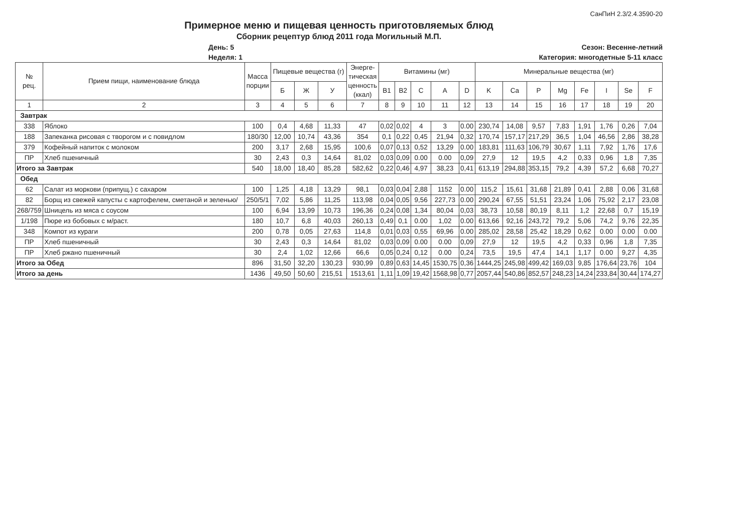СанПиН 2.3/2.4.3590-20
Примерное меню и пищевая ценность приготовляемых блюд
Сборник рецептур блюд 2011 года Могильный М.П.
День: 5
Неделя: 1
Сезон: Весенне-летний
Категория: многодетные 5-11 класс
| № рец. | Прием пищи, наименование блюда | Масса порции | Пищевые вещества (г) | | | Энерге- тическая ценность (ккал) | Витамины (мг) | | | | | Минеральные вещества (мг) | | | | | | | |
| --- | --- | --- | --- | --- | --- | --- | --- | --- | --- | --- | --- | --- | --- | --- | --- | --- | --- | --- | --- |
| | | | Б | Ж | У | | B1 | B2 | C | A | D | K | Ca | P | Mg | Fe | I | Se | F |
| 1 | 2 | 3 | 4 | 5 | 6 | 7 | 8 | 9 | 10 | 11 | 12 | 13 | 14 | 15 | 16 | 17 | 18 | 19 | 20 |
| Завтрак | | | | | | | | | | | | | | | | | | | |
| 338 | Яблоко | 100 | 0,4 | 4,68 | 11,33 | 47 | 0,02 | 0,02 | 4 | 3 | 0.00 | 230,74 | 14,08 | 9,57 | 7,83 | 1,91 | 1,76 | 0,26 | 7,04 |
| 188 | Запеканка рисовая с творогом и с повидлом | 180/30 | 12,00 | 10,74 | 43,36 | 354 | 0,1 | 0,22 | 0,45 | 21,94 | 0,32 | 170,74 | 157,17 | 217,29 | 36,5 | 1,04 | 46,56 | 2,86 | 38,28 |
| 379 | Кофейный напиток с молоком | 200 | 3,17 | 2,68 | 15,95 | 100,6 | 0,07 | 0,13 | 0,52 | 13,29 | 0.00 | 183,81 | 111,63 | 106,79 | 30,67 | 1,11 | 7,92 | 1,76 | 17,6 |
| ПР | Хлеб пшеничный | 30 | 2,43 | 0,3 | 14,64 | 81,02 | 0,03 | 0,09 | 0.00 | 0.00 | 0,09 | 27,9 | 12 | 19,5 | 4,2 | 0,33 | 0,96 | 1,8 | 7,35 |
| Итого за Завтрак | | 540 | 18,00 | 18,40 | 85,28 | 582,62 | 0,22 | 0,46 | 4,97 | 38,23 | 0,41 | 613,19 | 294,88 | 353,15 | 79,2 | 4,39 | 57,2 | 6,68 | 70,27 |
| Обед | | | | | | | | | | | | | | | | | | | |
| 62 | Салат из моркови (припущ.) с сахаром | 100 | 1,25 | 4,18 | 13,29 | 98,1 | 0,03 | 0,04 | 2,88 | 1152 | 0.00 | 115,2 | 15,61 | 31,68 | 21,89 | 0,41 | 2,88 | 0,06 | 31,68 |
| 82 | Борщ из свежей капусты с картофелем, сметаной и зеленью/ | 250/5/1 | 7,02 | 5,86 | 11,25 | 113,98 | 0,04 | 0,05 | 9,56 | 227,73 | 0.00 | 290,24 | 67,55 | 51,51 | 23,24 | 1,06 | 75,92 | 2,17 | 23,08 |
| 268/759 | Шницель из мяса с соусом | 100 | 6,94 | 13,99 | 10,73 | 196,36 | 0,24 | 0,08 | 1,34 | 80,04 | 0,03 | 38,73 | 10,58 | 80,19 | 8,11 | 1,2 | 22,68 | 0,7 | 15,19 |
| 1/198 | Пюре из бобовых с м/раст. | 180 | 10,7 | 6,8 | 40,03 | 260,13 | 0,49 | 0,1 | 0.00 | 1,02 | 0.00 | 613,66 | 92,16 | 243,72 | 79,2 | 5,06 | 74,2 | 9,76 | 22,35 |
| 348 | Компот из кураги | 200 | 0,78 | 0,05 | 27,63 | 114,8 | 0,01 | 0,03 | 0,55 | 69,96 | 0.00 | 285,02 | 28,58 | 25,42 | 18,29 | 0,62 | 0.00 | 0.00 | 0.00 |
| ПР | Хлеб пшеничный | 30 | 2,43 | 0,3 | 14,64 | 81,02 | 0,03 | 0,09 | 0.00 | 0.00 | 0,09 | 27,9 | 12 | 19,5 | 4,2 | 0,33 | 0,96 | 1,8 | 7,35 |
| ПР | Хлеб ржано пшеничный | 30 | 2,4 | 1,02 | 12,66 | 66,6 | 0,05 | 0,24 | 0,12 | 0.00 | 0,24 | 73,5 | 19,5 | 47,4 | 14,1 | 1,17 | 0.00 | 9,27 | 4,35 |
| Итого за Обед | | 896 | 31,50 | 32,20 | 130,23 | 930,99 | 0,89 | 0,63 | 14,45 | 1530,75 | 0,36 | 1444,25 | 245,98 | 499,42 | 169,03 | 9,85 | 176,64 | 23,76 | 104 |
| Итого за день | | 1436 | 49,50 | 50,60 | 215,51 | 1513,61 | 1,11 | 1,09 | 19,42 | 1568,98 | 0,77 | 2057,44 | 540,86 | 852,57 | 248,23 | 14,24 | 233,84 | 30,44 | 174,27 |